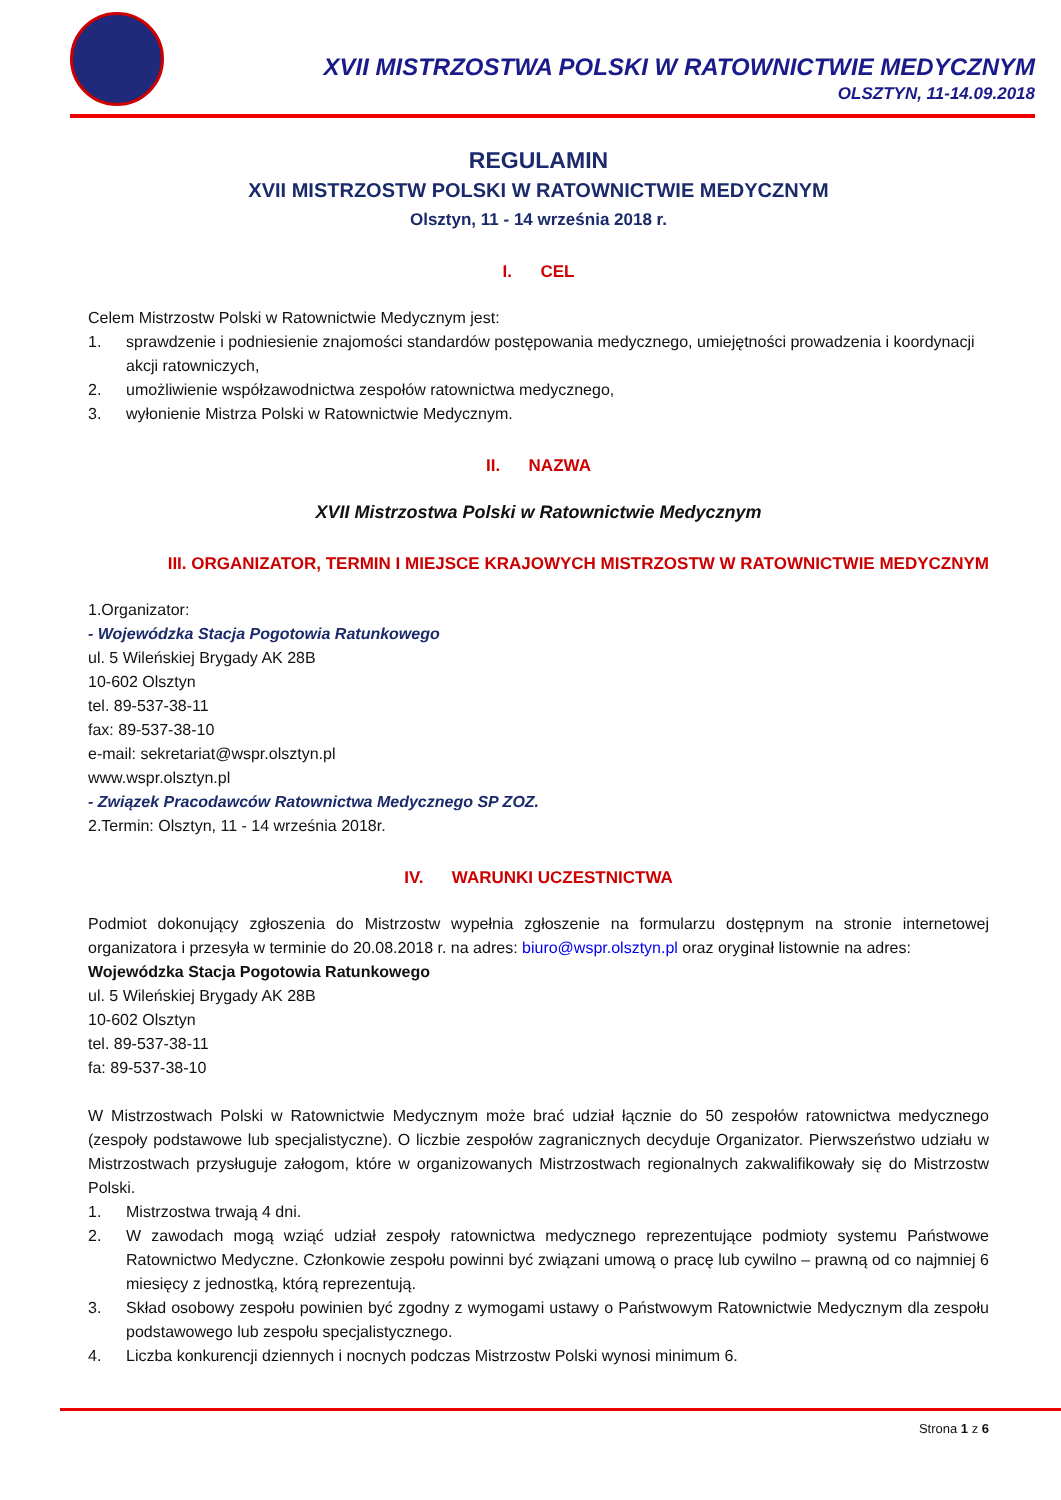XVII MISTRZOSTWA POLSKI W RATOWNICTWIE MEDYCZNYM
OLSZTYN, 11-14.09.2018
REGULAMIN
XVII MISTRZOSTW POLSKI W RATOWNICTWIE MEDYCZNYM
Olsztyn, 11 - 14 września 2018 r.
I. CEL
Celem Mistrzostw Polski w Ratownictwie Medycznym jest:
1. sprawdzenie i podniesienie znajomości standardów postępowania medycznego, umiejętności prowadzenia i koordynacji akcji ratowniczych,
2. umożliwienie współzawodnictwa zespołów ratownictwa medycznego,
3. wyłonienie Mistrza Polski w Ratownictwie Medycznym.
II. NAZWA
XVII Mistrzostwa Polski w Ratownictwie Medycznym
III. ORGANIZATOR, TERMIN I MIEJSCE KRAJOWYCH MISTRZOSTW W RATOWNICTWIE MEDYCZNYM
1.Organizator:
- Wojewódzka Stacja Pogotowia Ratunkowego
ul. 5 Wileńskiej Brygady AK 28B
10-602 Olsztyn
tel. 89-537-38-11
fax: 89-537-38-10
e-mail: sekretariat@wspr.olsztyn.pl
www.wspr.olsztyn.pl
- Związek Pracodawców Ratownictwa Medycznego SP ZOZ.
2.Termin: Olsztyn, 11 - 14 września 2018r.
IV. WARUNKI UCZESTNICTWA
Podmiot dokonujący zgłoszenia do Mistrzostw wypełnia zgłoszenie na formularzu dostępnym na stronie internetowej organizatora i przesyła w terminie do 20.08.2018 r. na adres: biuro@wspr.olsztyn.pl oraz oryginał listownie na adres:
Wojewódzka Stacja Pogotowia Ratunkowego
ul. 5 Wileńskiej Brygady AK 28B
10-602 Olsztyn
tel. 89-537-38-11
fa: 89-537-38-10
W Mistrzostwach Polski w Ratownictwie Medycznym może brać udział łącznie do 50 zespołów ratownictwa medycznego (zespoły podstawowe lub specjalistyczne). O liczbie zespołów zagranicznych decyduje Organizator. Pierwszeństwo udziału w Mistrzostwach przysługuje załogom, które w organizowanych Mistrzostwach regionalnych zakwalifikowały się do Mistrzostw Polski.
1. Mistrzostwa trwają 4 dni.
2. W zawodach mogą wziąć udział zespoły ratownictwa medycznego reprezentujące podmioty systemu Państwowe Ratownictwo Medyczne. Członkowie zespołu powinni być związani umową o pracę lub cywilno – prawną od co najmniej 6 miesięcy z jednostką, którą reprezentują.
3. Skład osobowy zespołu powinien być zgodny z wymogami ustawy o Państwowym Ratownictwie Medycznym dla zespołu podstawowego lub zespołu specjalistycznego.
4. Liczba konkurencji dziennych i nocnych podczas Mistrzostw Polski wynosi minimum 6.
Strona 1 z 6